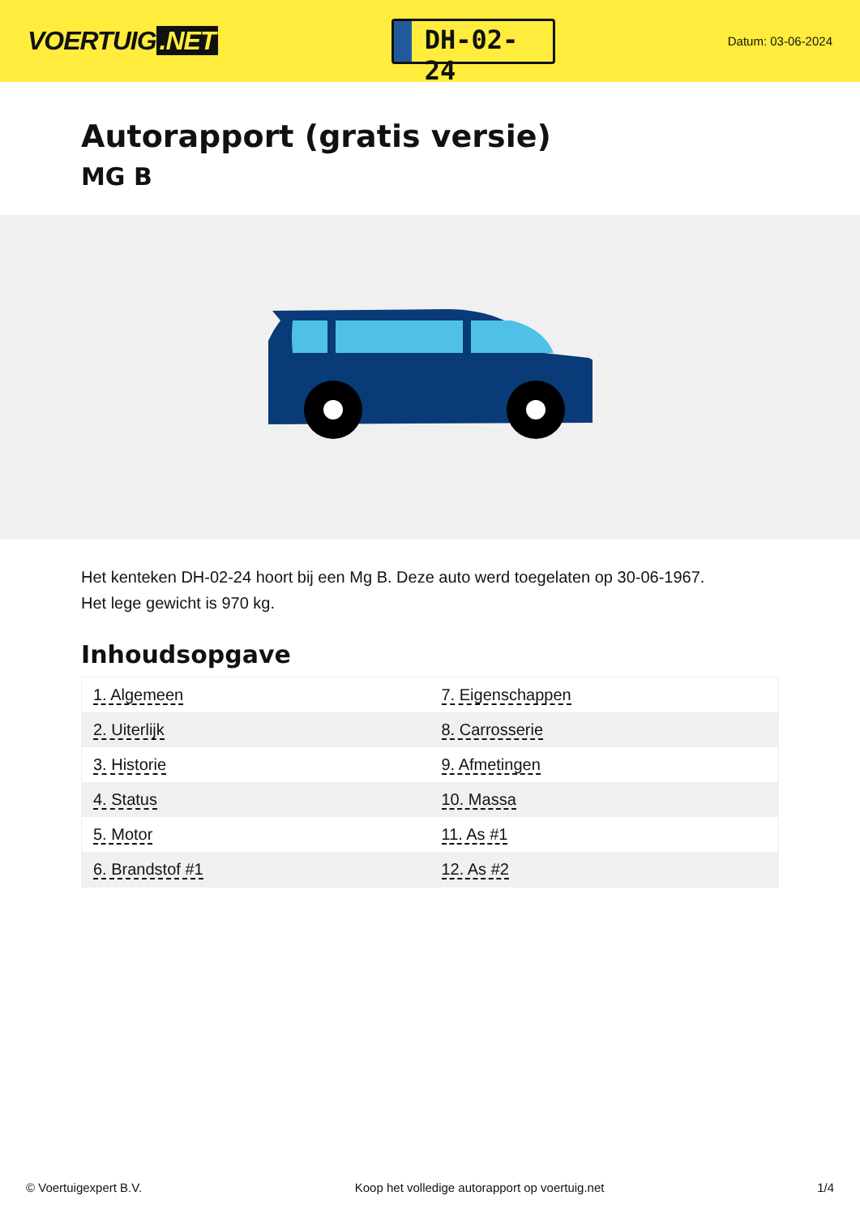VOERTUIG.NET
DH-02-24
Datum: 03-06-2024
Autorapport (gratis versie)
MG B
Het kenteken DH-02-24 hoort bij een Mg B. Deze auto werd toegelaten op 30-06-1967.
Het lege gewicht is 970 kg.
Inhoudsopgave
| 1. Algemeen | 7. Eigenschappen |
| 2. Uiterlijk | 8. Carrosserie |
| 3. Historie | 9. Afmetingen |
| 4. Status | 10. Massa |
| 5. Motor | 11. As #1 |
| 6. Brandstof #1 | 12. As #2 |
© Voertuigexpert B.V. Koop het volledige autorapport op voertuig.net 1/4